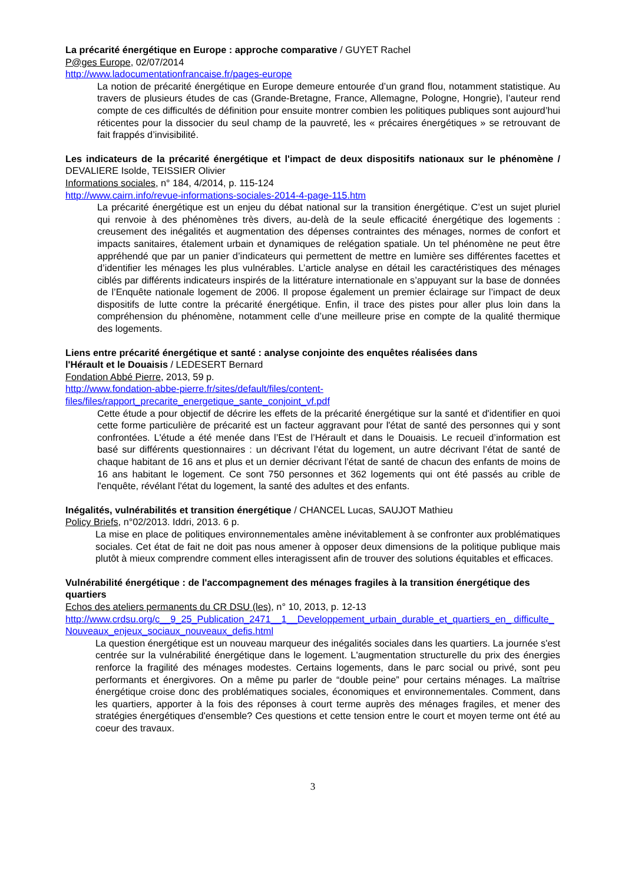La précarité énergétique en Europe : approche comparative / GUYET Rachel
P@ges Europe, 02/07/2014
http://www.ladocumentationfrancaise.fr/pages-europe
La notion de précarité énergétique en Europe demeure entourée d’un grand flou, notamment statistique. Au travers de plusieurs études de cas (Grande-Bretagne, France, Allemagne, Pologne, Hongrie), l’auteur rend compte de ces difficultés de définition pour ensuite montrer combien les politiques publiques sont aujourd’hui réticentes pour la dissocier du seul champ de la pauvreté, les « précaires énergétiques » se retrouvant de fait frappés d’invisibilité.
Les indicateurs de la précarité énergétique et l'impact de deux dispositifs nationaux sur le phénomène / DEVALIERE Isolde, TEISSIER Olivier
Informations sociales, n° 184, 4/2014, p. 115-124
http://www.cairn.info/revue-informations-sociales-2014-4-page-115.htm
La précarité énergétique est un enjeu du débat national sur la transition énergétique. C’est un sujet pluriel qui renvoie à des phénomènes très divers, au-delà de la seule efficacité énergétique des logements : creusement des inégalités et augmentation des dépenses contraintes des ménages, normes de confort et impacts sanitaires, étalement urbain et dynamiques de relégation spatiale. Un tel phénomène ne peut être appréhendé que par un panier d’indicateurs qui permettent de mettre en lumière ses différentes facettes et d’identifier les ménages les plus vulnérables. L’article analyse en détail les caractéristiques des ménages ciblés par différents indicateurs inspirés de la littérature internationale en s’appuyant sur la base de données de l’Enquête nationale logement de 2006. Il propose également un premier éclairage sur l’impact de deux dispositifs de lutte contre la précarité énergétique. Enfin, il trace des pistes pour aller plus loin dans la compréhension du phénomène, notamment celle d’une meilleure prise en compte de la qualité thermique des logements.
Liens entre précarité énergétique et santé : analyse conjointe des enquêtes réalisées dans
l'Hérault et le Douaisis / LEDESERT Bernard
Fondation Abbé Pierre, 2013, 59 p.
http://www.fondation-abbe-pierre.fr/sites/default/files/content-
files/files/rapport_precarite_energetique_sante_conjoint_vf.pdf
Cette étude a pour objectif de décrire les effets de la précarité énergétique sur la santé et d'identifier en quoi cette forme particulière de précarité est un facteur aggravant pour l'état de santé des personnes qui y sont confrontées. L'étude a été menée dans l’Est de l’Hérault et dans le Douaisis. Le recueil d’information est basé sur différents questionnaires : un décrivant l’état du logement, un autre décrivant l’état de santé de chaque habitant de 16 ans et plus et un dernier décrivant l’état de santé de chacun des enfants de moins de 16 ans habitant le logement. Ce sont 750 personnes et 362 logements qui ont été passés au crible de l'enquête, révélant l'état du logement, la santé des adultes et des enfants.
Inégalités, vulnérabilités et transition énergétique / CHANCEL Lucas, SAUJOT Mathieu
Policy Briefs, n°02/2013. Iddri, 2013. 6 p.
La mise en place de politiques environnementales amène inévitablement à se confronter aux problématiques sociales. Cet état de fait ne doit pas nous amener à opposer deux dimensions de la politique publique mais plutôt à mieux comprendre comment elles interagissent afin de trouver des solutions équitables et efficaces.
Vulnérabilité énergétique : de l'accompagnement des ménages fragiles à la transition énergétique des quartiers
Echos des ateliers permanents du CR DSU (les), n° 10, 2013, p. 12-13
http://www.crdsu.org/c__9_25_Publication_2471__1__Developpement_urbain_durable_et_quartiers_en_ difficulte_Nouveaux_enjeux_sociaux_nouveaux_defis.html
La question énergétique est un nouveau marqueur des inégalités sociales dans les quartiers. La journée s'est centrée sur la vulnérabilité énergétique dans le logement. L'augmentation structurelle du prix des énergies renforce la fragilité des ménages modestes. Certains logements, dans le parc social ou privé, sont peu performants et énergivores. On a même pu parler de “double peine” pour certains ménages. La maîtrise énergétique croise donc des problématiques sociales, économiques et environnementales. Comment, dans les quartiers, apporter à la fois des réponses à court terme auprès des ménages fragiles, et mener des stratégies énergétiques d'ensemble? Ces questions et cette tension entre le court et moyen terme ont été au coeur des travaux.
3